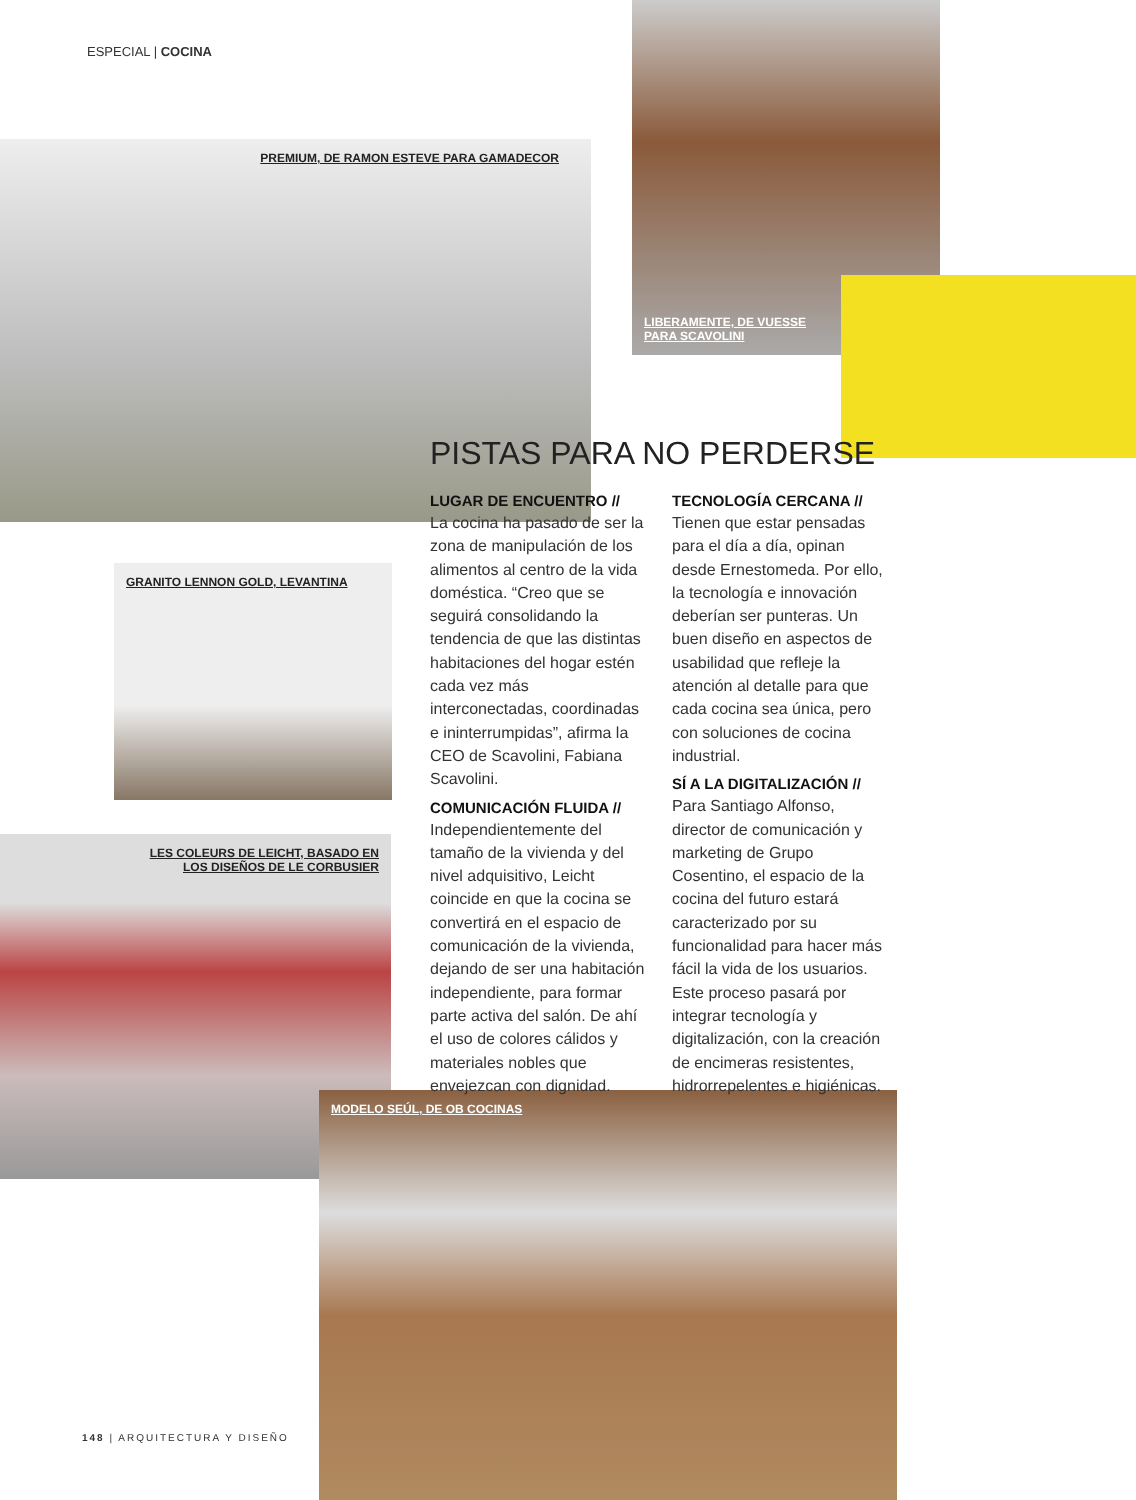ESPECIAL | COCINA
LIBERAMENTE, DE VUESSE
PARA SCAVOLINI
PREMIUM, DE RAMON ESTEVE PARA GAMADECOR
GRANITO LENNON GOLD, LEVANTINA
LES COLEURS DE LEICHT, BASADO EN
LOS DISEÑOS DE LE CORBUSIER
MODELO SEÚL, DE OB COCINAS
PISTAS PARA NO PERDERSE
LUGAR DE ENCUENTRO //
La cocina ha pasado de ser la zona de manipulación de los alimentos al centro de la vida doméstica. “Creo que se seguirá consolidando la tendencia de que las distintas habitaciones del hogar estén cada vez más interconectadas, coordinadas e ininterrumpidas”, afirma la CEO de Scavolini, Fabiana Scavolini.
COMUNICACIÓN FLUIDA //
Independientemente del tamaño de la vivienda y del nivel adquisitivo, Leicht coincide en que la cocina se convertirá en el espacio de comunicación de la vivienda, dejando de ser una habitación independiente, para formar parte activa del salón. De ahí el uso de colores cálidos y materiales nobles que envejezcan con dignidad.
TECNOLOGÍA CERCANA //
Tienen que estar pensadas para el día a día, opinan desde Ernestomeda. Por ello, la tecnología e innovación deberían ser punteras. Un buen diseño en aspectos de usabilidad que refleje la atención al detalle para que cada cocina sea única, pero con soluciones de cocina industrial.
SÍ A LA DIGITALIZACIÓN //
Para Santiago Alfonso, director de comunicación y marketing de Grupo Cosentino, el espacio de la cocina del futuro estará caracterizado por su funcionalidad para hacer más fácil la vida de los usuarios. Este proceso pasará por integrar tecnología y digitalización, con la creación de encimeras resistentes, hidrorrepelentes e higiénicas.
148 | ARQUITECTURA Y DISEÑO